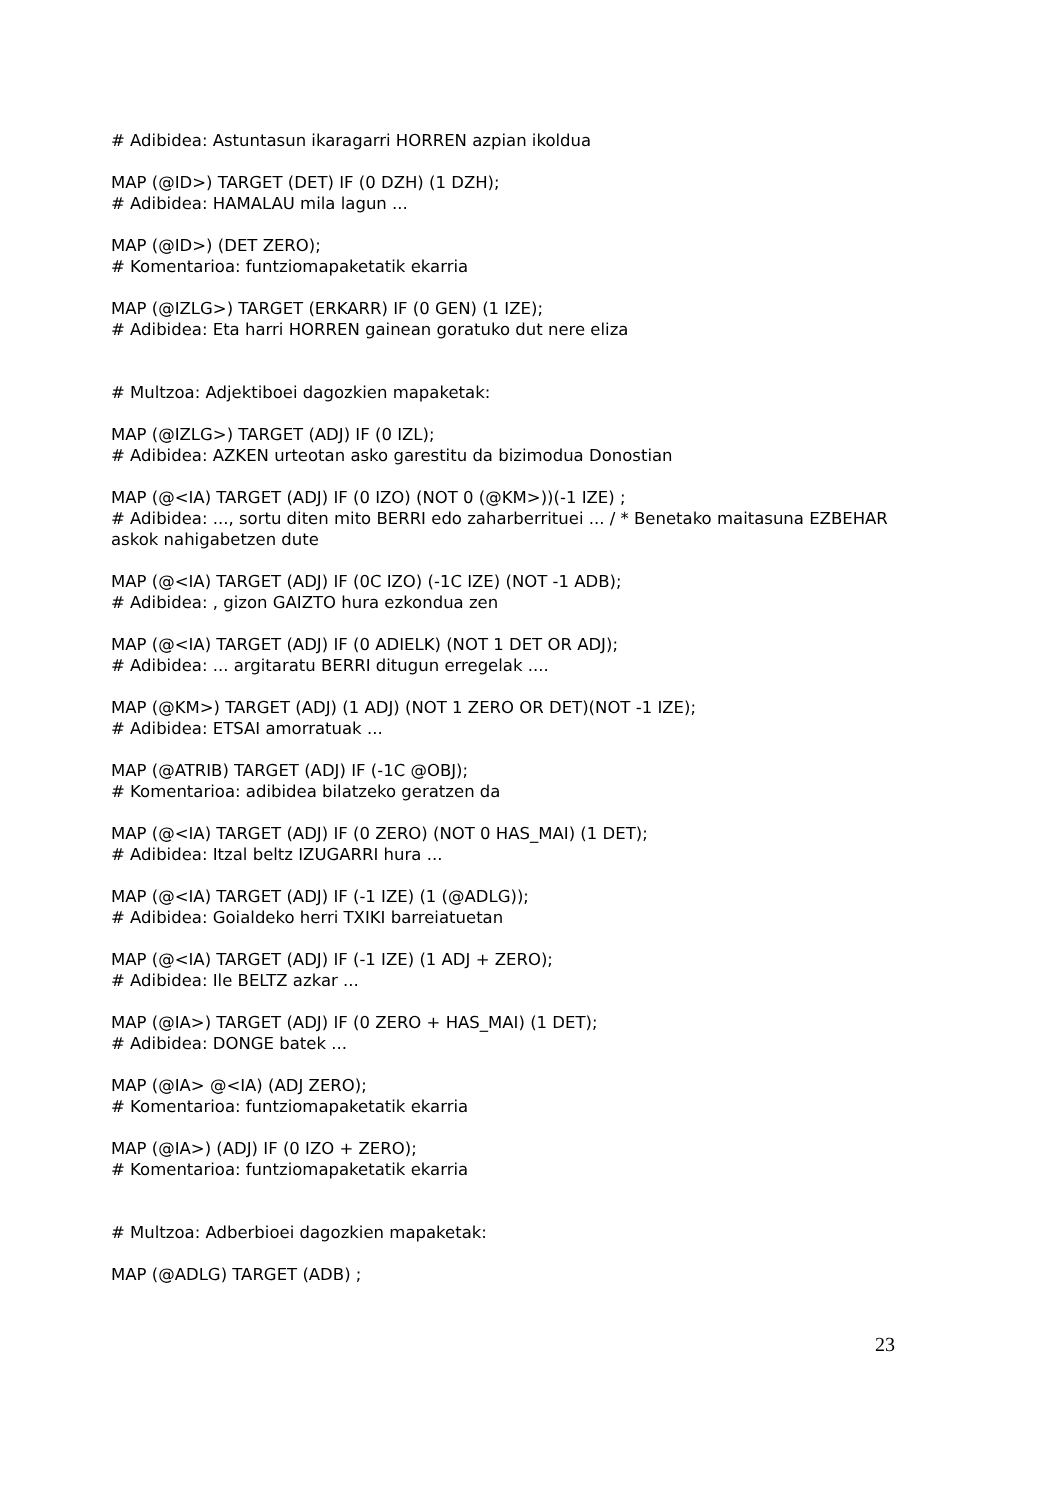# Adibidea: Astuntasun ikaragarri HORREN azpian ikoldua
MAP (@ID>) TARGET (DET) IF (0 DZH) (1 DZH);
# Adibidea: HAMALAU mila lagun ...
MAP (@ID>) (DET ZERO);
# Komentarioa: funtziomapaketatik ekarria
MAP (@IZLG>) TARGET (ERKARR) IF (0 GEN) (1 IZE);
# Adibidea: Eta harri HORREN gainean goratuko dut nere eliza
# Multzoa: Adjektiboei dagozkien mapaketak:
MAP (@IZLG>) TARGET (ADJ) IF (0 IZL);
# Adibidea: AZKEN urteotan asko garestitu da bizimodua Donostian
MAP (@<IA) TARGET (ADJ) IF (0 IZO) (NOT 0 (@KM>))(-1 IZE) ;
# Adibidea: ..., sortu diten mito BERRI edo zaharberrituei ... / * Benetako maitasuna EZBEHAR askok nahigabetzen dute
MAP (@<IA) TARGET (ADJ) IF (0C IZO) (-1C IZE) (NOT -1 ADB);
# Adibidea: , gizon GAIZTO hura ezkondua zen
MAP (@<IA) TARGET (ADJ) IF (0 ADIELK) (NOT 1 DET OR ADJ);
# Adibidea: ... argitaratu BERRI ditugun erregelak ....
MAP (@KM>) TARGET (ADJ) (1 ADJ) (NOT 1 ZERO OR DET)(NOT -1 IZE);
# Adibidea: ETSAI amorratuak ...
MAP (@ATRIB) TARGET (ADJ) IF (-1C @OBJ);
# Komentarioa: adibidea bilatzeko geratzen da
MAP (@<IA) TARGET (ADJ) IF (0 ZERO) (NOT 0 HAS_MAI) (1 DET);
# Adibidea: Itzal beltz IZUGARRI hura ...
MAP (@<IA) TARGET (ADJ) IF (-1 IZE) (1 (@ADLG));
# Adibidea: Goialdeko herri TXIKI barreiatuetan
MAP (@<IA) TARGET (ADJ) IF (-1 IZE) (1 ADJ + ZERO);
# Adibidea: Ile BELTZ azkar ...
MAP (@IA>) TARGET (ADJ) IF (0 ZERO + HAS_MAI) (1 DET);
# Adibidea: DONGE batek ...
MAP (@IA> @<IA) (ADJ ZERO);
# Komentarioa: funtziomapaketatik ekarria
MAP (@IA>) (ADJ) IF (0 IZO + ZERO);
# Komentarioa: funtziomapaketatik ekarria
# Multzoa: Adberbioei dagozkien mapaketak:
MAP (@ADLG) TARGET (ADB) ;
23